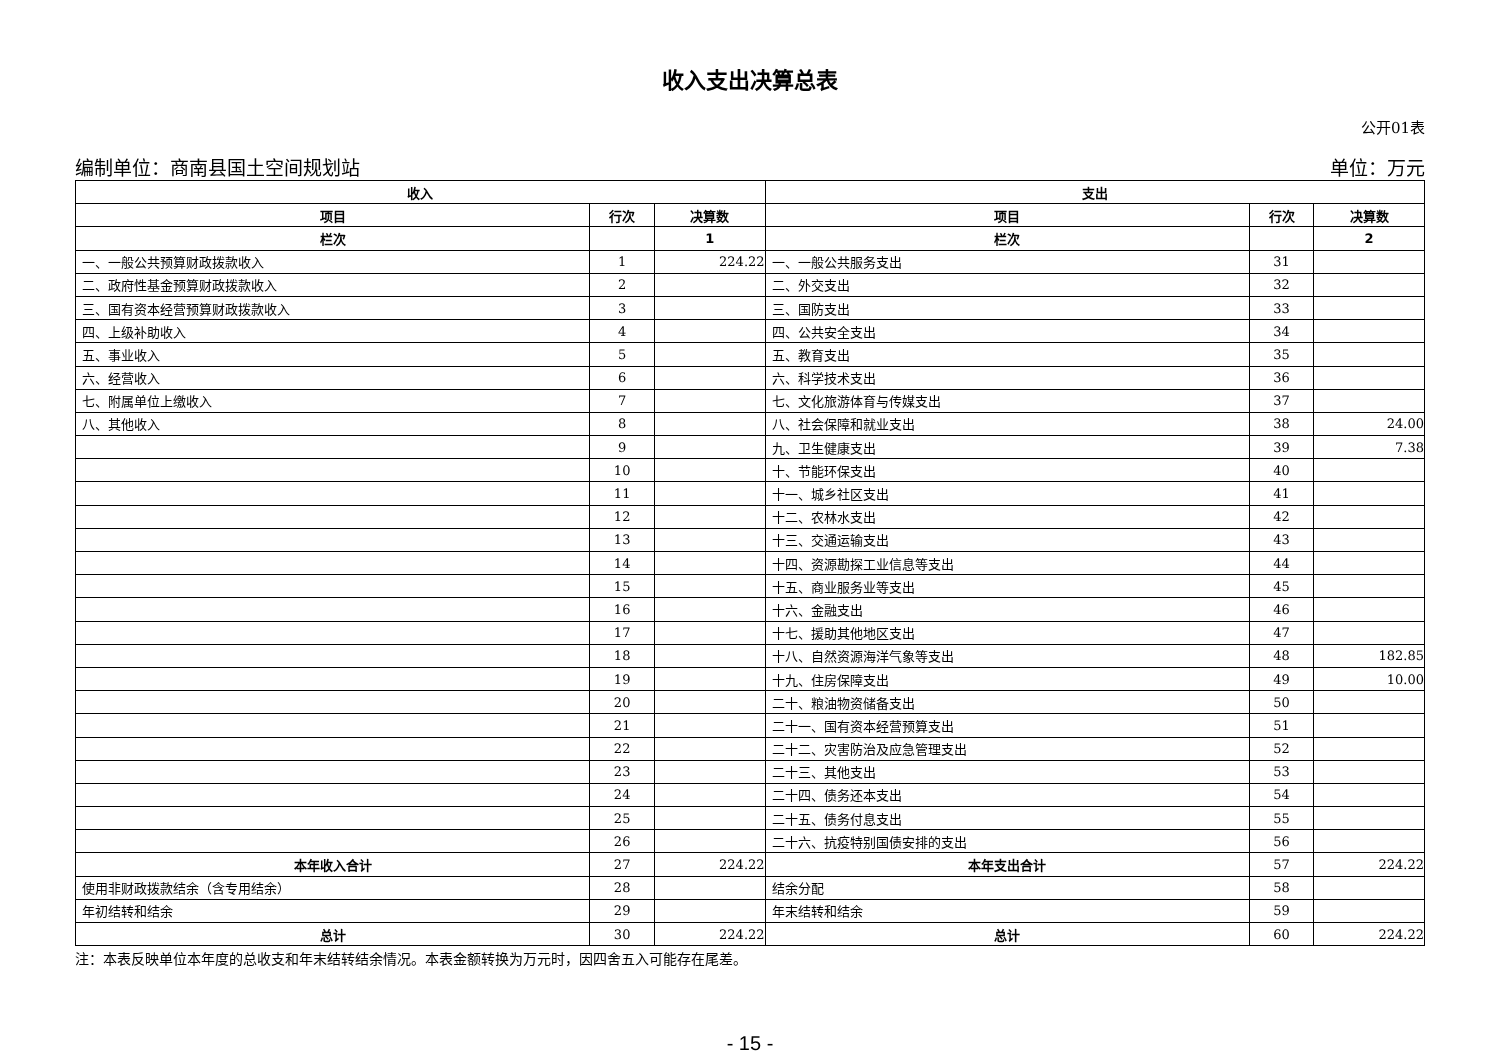收入支出决算总表
公开01表
编制单位：商南县国土空间规划站 单位：万元
| 收入 | | | 支出 | | |
| --- | --- | --- | --- | --- | --- |
| 项目 | 行次 | 决算数 | 项目 | 行次 | 决算数 |
| 栏次 | | 1 | 栏次 | | 2 |
| 一、一般公共预算财政拨款收入 | 1 | 224.22 | 一、一般公共服务支出 | 31 | |
| 二、政府性基金预算财政拨款收入 | 2 | | 二、外交支出 | 32 | |
| 三、国有资本经营预算财政拨款收入 | 3 | | 三、国防支出 | 33 | |
| 四、上级补助收入 | 4 | | 四、公共安全支出 | 34 | |
| 五、事业收入 | 5 | | 五、教育支出 | 35 | |
| 六、经营收入 | 6 | | 六、科学技术支出 | 36 | |
| 七、附属单位上缴收入 | 7 | | 七、文化旅游体育与传媒支出 | 37 | |
| 八、其他收入 | 8 | | 八、社会保障和就业支出 | 38 | 24.00 |
| | 9 | | 九、卫生健康支出 | 39 | 7.38 |
| | 10 | | 十、节能环保支出 | 40 | |
| | 11 | | 十一、城乡社区支出 | 41 | |
| | 12 | | 十二、农林水支出 | 42 | |
| | 13 | | 十三、交通运输支出 | 43 | |
| | 14 | | 十四、资源勘探工业信息等支出 | 44 | |
| | 15 | | 十五、商业服务业等支出 | 45 | |
| | 16 | | 十六、金融支出 | 46 | |
| | 17 | | 十七、援助其他地区支出 | 47 | |
| | 18 | | 十八、自然资源海洋气象等支出 | 48 | 182.85 |
| | 19 | | 十九、住房保障支出 | 49 | 10.00 |
| | 20 | | 二十、粮油物资储备支出 | 50 | |
| | 21 | | 二十一、国有资本经营预算支出 | 51 | |
| | 22 | | 二十二、灾害防治及应急管理支出 | 52 | |
| | 23 | | 二十三、其他支出 | 53 | |
| | 24 | | 二十四、债务还本支出 | 54 | |
| | 25 | | 二十五、债务付息支出 | 55 | |
| | 26 | | 二十六、抗疫特别国债安排的支出 | 56 | |
| 本年收入合计 | 27 | 224.22 | 本年支出合计 | 57 | 224.22 |
| 使用非财政拨款结余（含专用结余） | 28 | | 结余分配 | 58 | |
| 年初结转和结余 | 29 | | 年末结转和结余 | 59 | |
| 总计 | 30 | 224.22 | 总计 | 60 | 224.22 |
注：本表反映单位本年度的总收支和年末结转结余情况。本表金额转换为万元时，因四舍五入可能存在尾差。
- 15 -